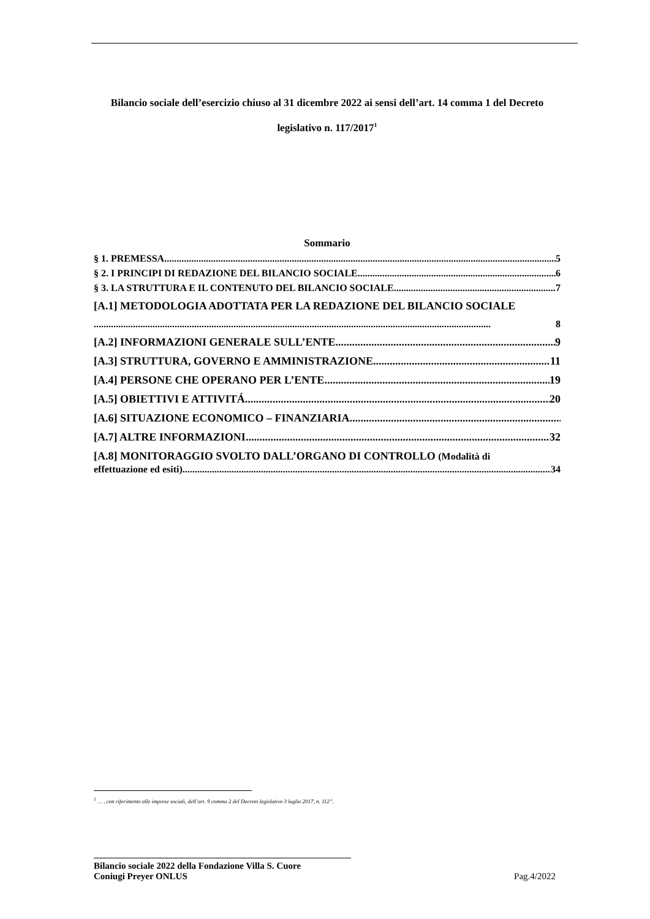Bilancio sociale dell’esercizio chiuso al 31 dicembre 2022 ai sensi dell’art. 14 comma 1 del Decreto legislativo n. 117/2017<sup>1</sup>
Sommario
§ 1. PREMESSA 5
§ 2. I PRINCIPI DI REDAZIONE DEL BILANCIO SOCIALE 6
§ 3. LA STRUTTURA E IL CONTENUTO DEL BILANCIO SOCIALE 7
[A.1] METODOLOGIA ADOTTATA PER LA REDAZIONE DEL BILANCIO SOCIALE
8
[A.2] INFORMAZIONI GENERALE SULL’ENTE 9
[A.3] STRUTTURA, GOVERNO E AMMINISTRAZIONE 11
[A.4] PERSONE CHE OPERANO PER L’ENTE 19
[A.5] OBIETTIVI E ATTIVITÁ 20
[A.6] SITUAZIONE ECONOMICO – FINANZIARIA
[A.7] ALTRE INFORMAZIONI 32
[A.8] MONITORAGGIO SVOLTO DALL’ORGANO DI CONTROLLO (Modalità di
effettuazione ed esiti) 34
<sup>1</sup> … , con riferimento alle imprese sociali, dell’art. 9 comma 2 del Decreto legislativo 3 luglio 2017, n. 112”.
Bilancio sociale 2022 della Fondazione Villa S. Cuore
Coniugi Preyer ONLUS Pag.4/2022